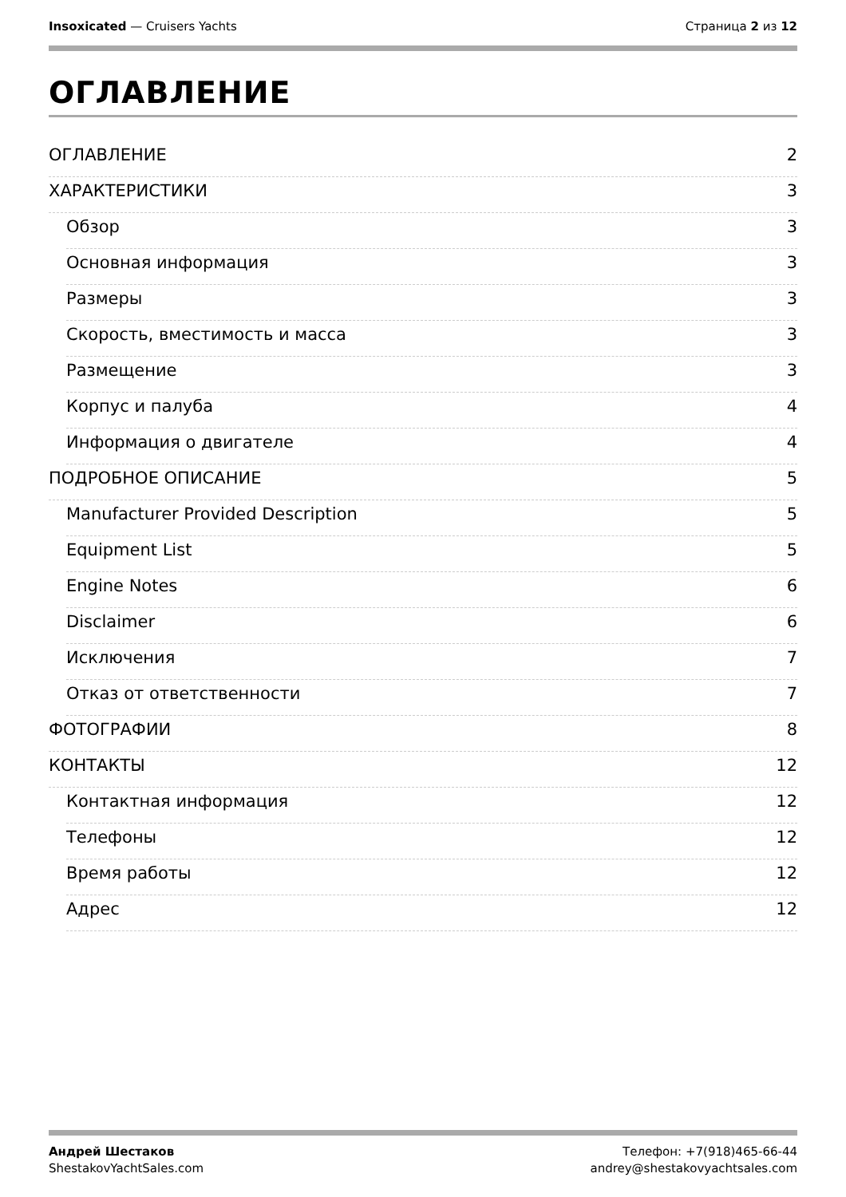Insoxicated — Cruisers Yachts Страница 2 из 12
ОГЛАВЛЕНИЕ
ОГЛАВЛЕНИЕ 2
ХАРАКТЕРИСТИКИ 3
Обзор 3
Основная информация 3
Размеры 3
Скорость, вместимость и масса 3
Размещение 3
Корпус и палуба 4
Информация о двигателе 4
ПОДРОБНОЕ ОПИСАНИЕ 5
Manufacturer Provided Description 5
Equipment List 5
Engine Notes 6
Disclaimer 6
Исключения 7
Отказ от ответственности 7
ФОТОГРАФИИ 8
КОНТАКТЫ 12
Контактная информация 12
Телефоны 12
Время работы 12
Адрес 12
Андрей Шестаков
ShestakovYachtSales.com
Телефон: +7(918)465-66-44
andrey@shestakovyachtsales.com